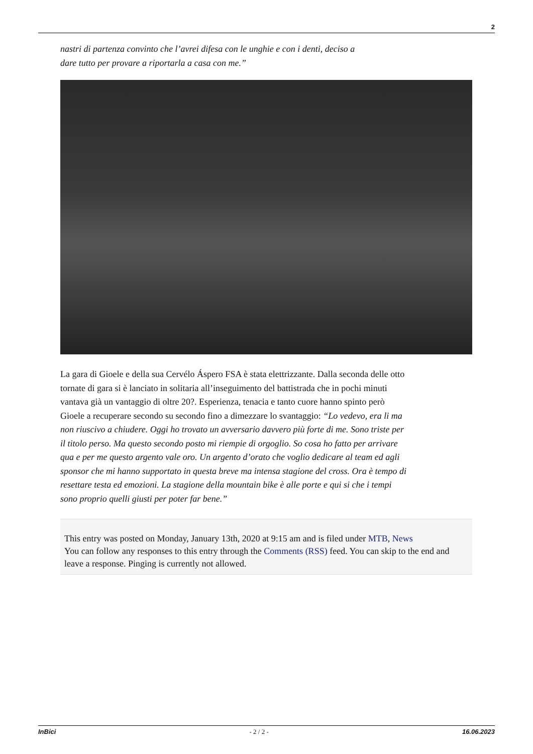2
nastri di partenza convinto che l’avrei difesa con le unghie e con i denti, deciso a dare tutto per provare a riportarla a casa con me.”
La gara di Gioele e della sua Cervélo Áspero FSA è stata elettrizzante. Dalla seconda delle otto tornate di gara si è lanciato in solitaria all’inseguimento del battistrada che in pochi minuti vantava già un vantaggio di oltre 20?. Esperienza, tenacia e tanto cuore hanno spinto però Gioele a recuperare secondo su secondo fino a dimezzare lo svantaggio: “Lo vedevo, era li ma non riuscivo a chiudere. Oggi ho trovato un avversario davvero più forte di me. Sono triste per il titolo perso. Ma questo secondo posto mi riempie di orgoglio. So cosa ho fatto per arrivare qua e per me questo argento vale oro. Un argento d’orato che voglio dedicare al team ed agli sponsor che mi hanno supportato in questa breve ma intensa stagione del cross. Ora è tempo di resettare testa ed emozioni. La stagione della mountain bike è alle porte e qui si che i tempi sono proprio quelli giusti per poter far bene.”
This entry was posted on Monday, January 13th, 2020 at 9:15 am and is filed under MTB, News
You can follow any responses to this entry through the Comments (RSS) feed. You can skip to the end and leave a response. Pinging is currently not allowed.
InBici - 2 / 2 - 16.06.2023